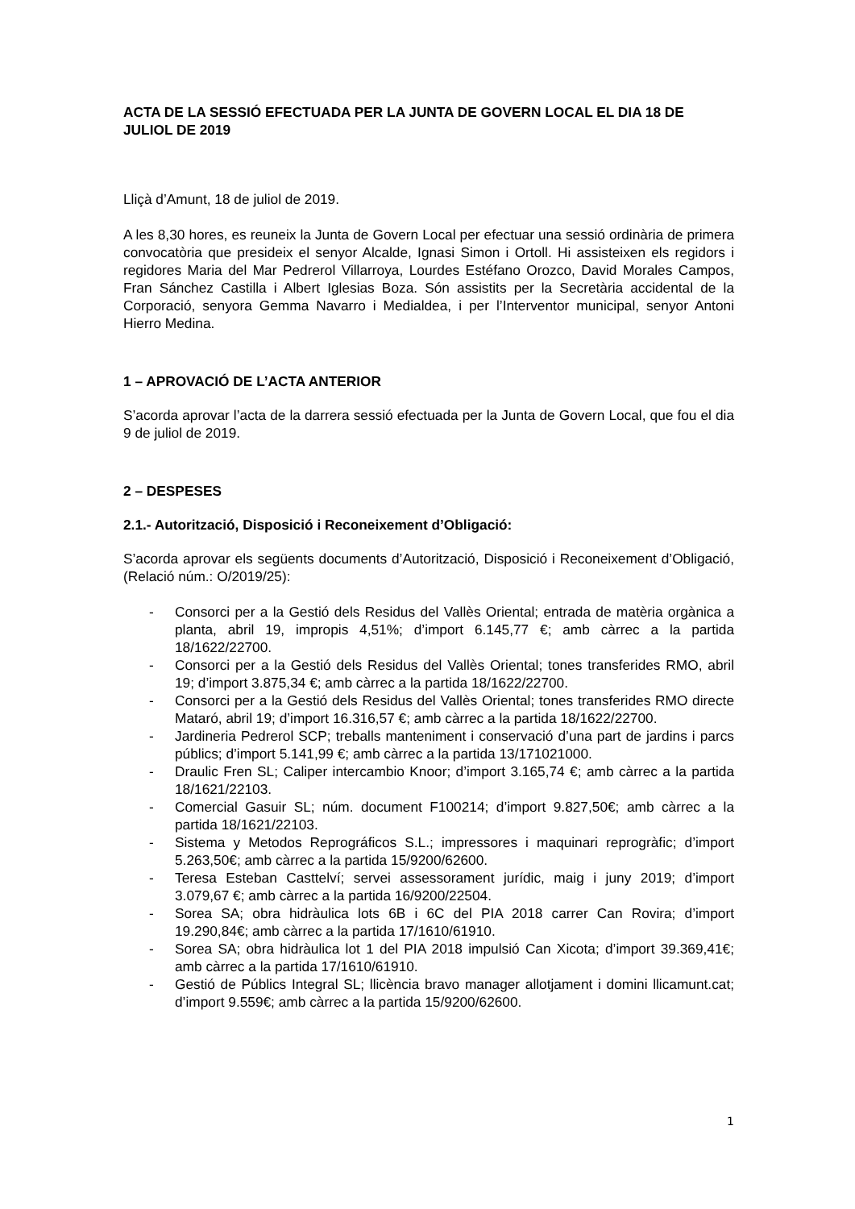ACTA DE LA SESSIÓ EFECTUADA PER LA JUNTA DE GOVERN LOCAL EL DIA 18 DE JULIOL DE 2019
Lliçà d’Amunt, 18 de juliol de 2019.
A les 8,30 hores, es reuneix la Junta de Govern Local per efectuar una sessió ordinària de primera convocatòria que presideix el senyor Alcalde, Ignasi Simon i Ortoll. Hi assisteixen els regidors i regidores Maria del Mar Pedrerol Villarroya, Lourdes Estéfano Orozco, David Morales Campos, Fran Sánchez Castilla i Albert Iglesias Boza. Són assistits per la Secretària accidental de la Corporació, senyora Gemma Navarro i Medialdea, i per l’Interventor municipal, senyor Antoni Hierro Medina.
1 – APROVACIÓ DE L’ACTA ANTERIOR
S’acorda aprovar l’acta de la darrera sessió efectuada per la Junta de Govern Local, que fou el dia 9 de juliol de 2019.
2 – DESPESES
2.1.- Autorització, Disposició i Reconeixement d’Obligació:
S’acorda aprovar els següents documents d’Autorització, Disposició i Reconeixement d’Obligació, (Relació núm.: O/2019/25):
- Consorci per a la Gestió dels Residus del Vallès Oriental; entrada de matèria orgànica a planta, abril 19, impropis 4,51%; d’import 6.145,77 €; amb càrrec a la partida 18/1622/22700.
- Consorci per a la Gestió dels Residus del Vallès Oriental; tones transferides RMO, abril 19; d’import 3.875,34 €; amb càrrec a la partida 18/1622/22700.
- Consorci per a la Gestió dels Residus del Vallès Oriental; tones transferides RMO directe Mataró, abril 19; d’import 16.316,57 €; amb càrrec a la partida 18/1622/22700.
- Jardineria Pedrerol SCP; treballs manteniment i conservació d’una part de jardins i parcs públics; d’import 5.141,99 €; amb càrrec a la partida 13/171021000.
- Draulic Fren SL; Caliper intercambio Knoor; d’import 3.165,74 €; amb càrrec a la partida 18/1621/22103.
- Comercial Gasuir SL; núm. document F100214; d’import 9.827,50€; amb càrrec a la partida 18/1621/22103.
- Sistema y Metodos Reprográficos S.L.; impressores i maquinari reprogràfic; d’import 5.263,50€; amb càrrec a la partida 15/9200/62600.
- Teresa Esteban Casttelví; servei assessorament jurídic, maig i juny 2019; d’import 3.079,67 €; amb càrrec a la partida 16/9200/22504.
- Sorea SA; obra hidràulica lots 6B i 6C del PIA 2018 carrer Can Rovira; d’import 19.290,84€; amb càrrec a la partida 17/1610/61910.
- Sorea SA; obra hidràulica lot 1 del PIA 2018 impulsió Can Xicota; d’import 39.369,41€; amb càrrec a la partida 17/1610/61910.
- Gestió de Públics Integral SL; llicència bravo manager allotjament i domini llicamunt.cat; d’import 9.559€; amb càrrec a la partida 15/9200/62600.
1